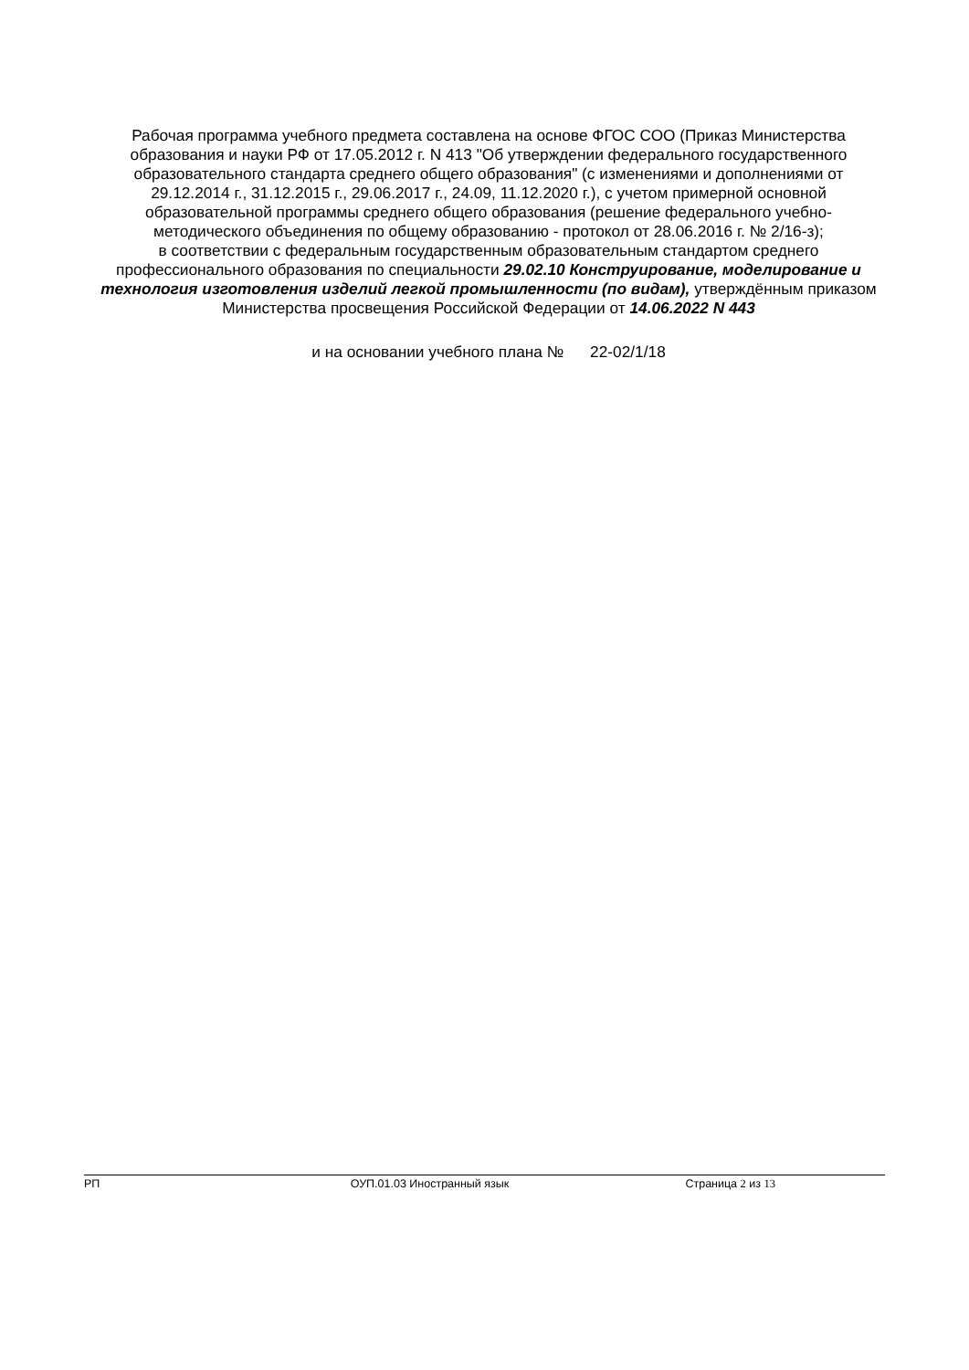Рабочая программа учебного предмета составлена на основе ФГОС СОО (Приказ Министерства образования и науки РФ от 17.05.2012 г. N 413 "Об утверждении федерального государственного образовательного стандарта среднего общего образования" (с изменениями и дополнениями от 29.12.2014 г., 31.12.2015 г., 29.06.2017 г., 24.09, 11.12.2020 г.), с учетом примерной основной образовательной программы среднего общего образования (решение федерального учебно-методического объединения по общему образованию - протокол от 28.06.2016 г. № 2/16-з);
в соответствии с федеральным государственным образовательным стандартом среднего профессионального образования по специальности 29.02.10 Конструирование, моделирование и технология изготовления изделий легкой промышленности (по видам), утверждённым приказом Министерства просвещения Российской Федерации от 14.06.2022 N 443
и на основании учебного плана № 22-02/1/18
РП ОУП.01.03 Иностранный язык Страница 2 из 13